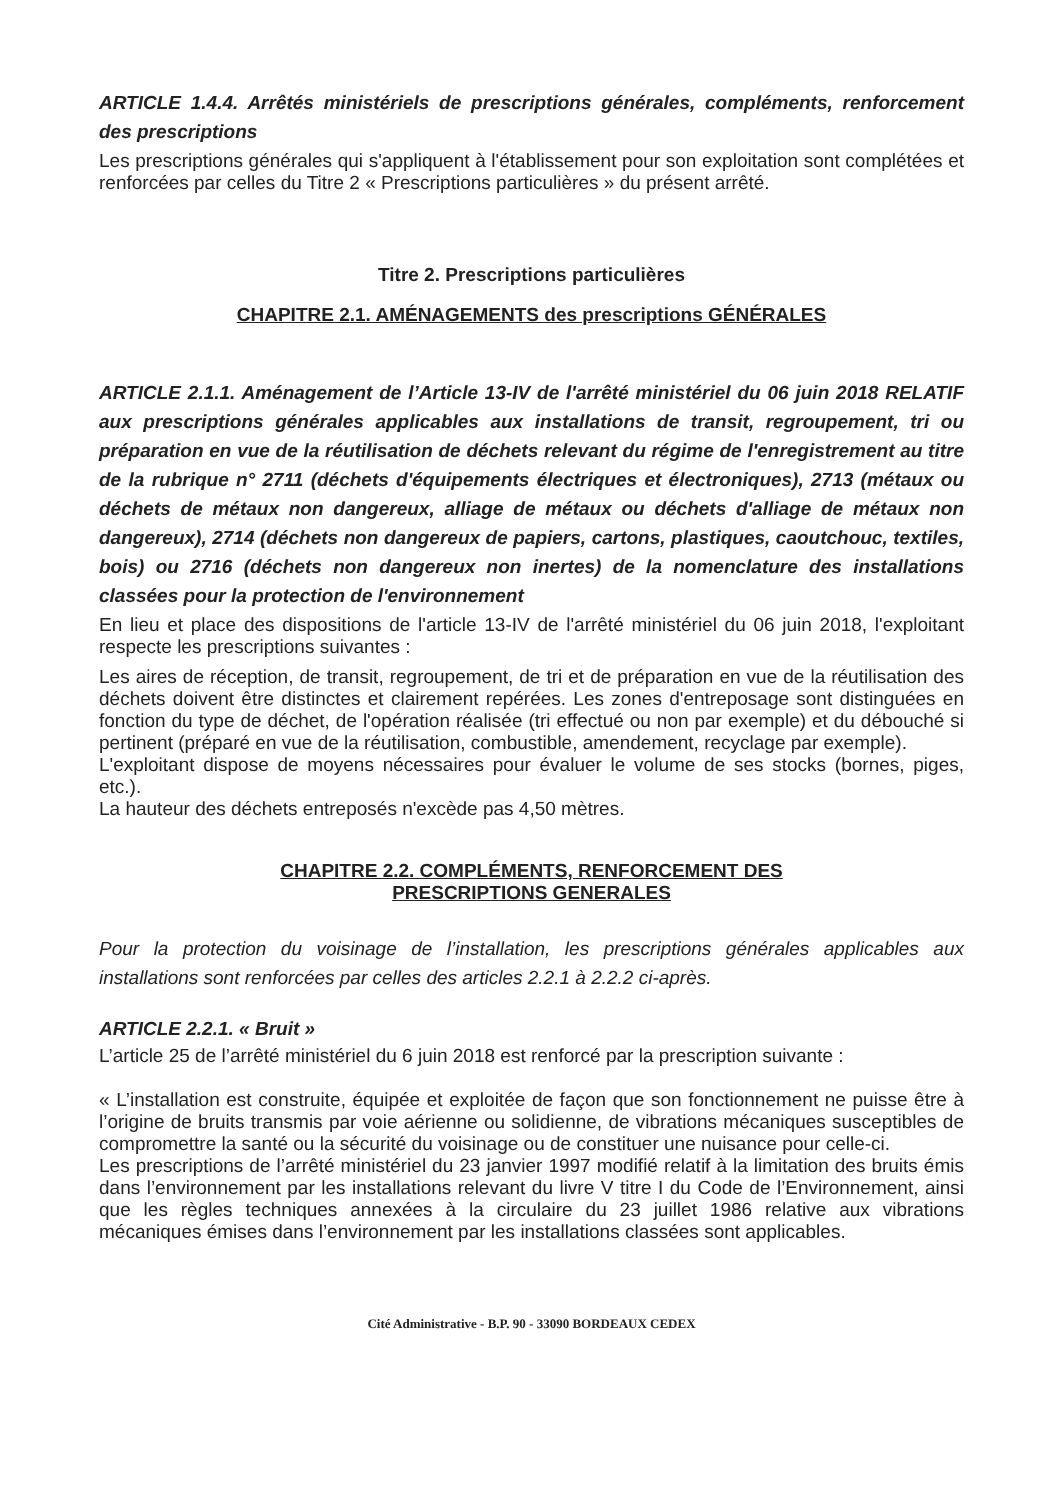ARTICLE 1.4.4. Arrêtés ministériels de prescriptions générales, compléments, renforcement des prescriptions
Les prescriptions générales qui s'appliquent à l'établissement pour son exploitation sont complétées et renforcées par celles du Titre 2 « Prescriptions particulières » du présent arrêté.
Titre 2. Prescriptions particulières
CHAPITRE 2.1. AMÉNAGEMENTS des prescriptions GÉNÉRALES
ARTICLE 2.1.1. Aménagement de l’Article 13-IV de l'arrêté ministériel du 06 juin 2018 RELATIF aux prescriptions générales applicables aux installations de transit, regroupement, tri ou préparation en vue de la réutilisation de déchets relevant du régime de l'enregistrement au titre de la rubrique n° 2711 (déchets d'équipements électriques et électroniques), 2713 (métaux ou déchets de métaux non dangereux, alliage de métaux ou déchets d'alliage de métaux non dangereux), 2714 (déchets non dangereux de papiers, cartons, plastiques, caoutchouc, textiles, bois) ou 2716 (déchets non dangereux non inertes) de la nomenclature des installations classées pour la protection de l'environnement
En lieu et place des dispositions de l'article 13-IV de l'arrêté ministériel du 06 juin 2018, l'exploitant respecte les prescriptions suivantes :
Les aires de réception, de transit, regroupement, de tri et de préparation en vue de la réutilisation des déchets doivent être distinctes et clairement repérées. Les zones d'entreposage sont distinguées en fonction du type de déchet, de l'opération réalisée (tri effectué ou non par exemple) et du débouché si pertinent (préparé en vue de la réutilisation, combustible, amendement, recyclage par exemple).
L'exploitant dispose de moyens nécessaires pour évaluer le volume de ses stocks (bornes, piges, etc.).
La hauteur des déchets entreposés n'excède pas 4,50 mètres.
CHAPITRE 2.2. COMPLÉMENTS, RENFORCEMENT DES
PRESCRIPTIONS GENERALES
Pour la protection du voisinage de l’installation, les prescriptions générales applicables aux installations sont renforcées par celles des articles 2.2.1 à 2.2.2 ci-après.
ARTICLE 2.2.1. « Bruit »
L’article 25 de l’arrêté ministériel du 6 juin 2018 est renforcé par la prescription suivante :
« L’installation est construite, équipée et exploitée de façon que son fonctionnement ne puisse être à l’origine de bruits transmis par voie aérienne ou solidienne, de vibrations mécaniques susceptibles de compromettre la santé ou la sécurité du voisinage ou de constituer une nuisance pour celle-ci.
Les prescriptions de l’arrêté ministériel du 23 janvier 1997 modifié relatif à la limitation des bruits émis dans l’environnement par les installations relevant du livre V titre I du Code de l’Environnement, ainsi que les règles techniques annexées à la circulaire du 23 juillet 1986 relative aux vibrations mécaniques émises dans l’environnement par les installations classées sont applicables.
Cité Administrative - B.P. 90 - 33090 BORDEAUX CEDEX